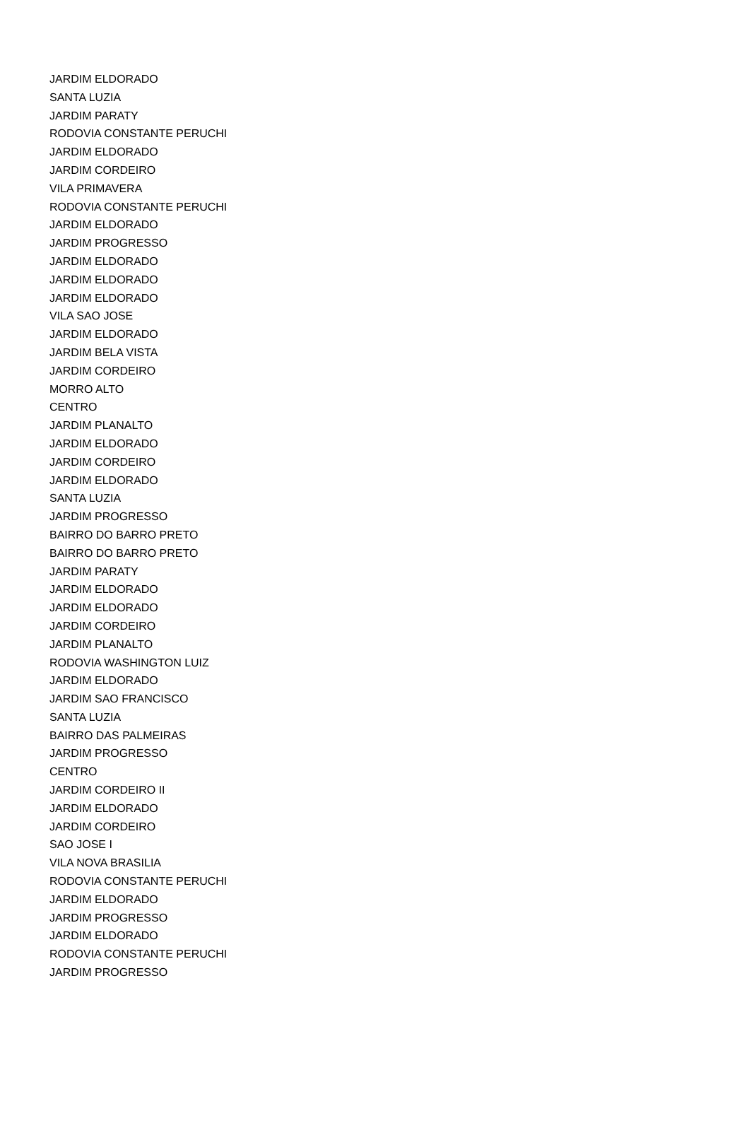| JARDIM ELDORADO |
| SANTA LUZIA |
| JARDIM PARATY |
| RODOVIA CONSTANTE PERUCHI |
| JARDIM ELDORADO |
| JARDIM CORDEIRO |
| VILA PRIMAVERA |
| RODOVIA CONSTANTE PERUCHI |
| JARDIM ELDORADO |
| JARDIM PROGRESSO |
| JARDIM ELDORADO |
| JARDIM ELDORADO |
| JARDIM ELDORADO |
| VILA SAO JOSE |
| JARDIM ELDORADO |
| JARDIM BELA VISTA |
| JARDIM CORDEIRO |
| MORRO ALTO |
| CENTRO |
| JARDIM PLANALTO |
| JARDIM ELDORADO |
| JARDIM CORDEIRO |
| JARDIM ELDORADO |
| SANTA LUZIA |
| JARDIM PROGRESSO |
| BAIRRO DO BARRO PRETO |
| BAIRRO DO BARRO PRETO |
| JARDIM PARATY |
| JARDIM ELDORADO |
| JARDIM ELDORADO |
| JARDIM CORDEIRO |
| JARDIM PLANALTO |
| RODOVIA WASHINGTON LUIZ |
| JARDIM ELDORADO |
| JARDIM SAO FRANCISCO |
| SANTA LUZIA |
| BAIRRO DAS PALMEIRAS |
| JARDIM PROGRESSO |
| CENTRO |
| JARDIM CORDEIRO II |
| JARDIM ELDORADO |
| JARDIM CORDEIRO |
| SAO JOSE I |
| VILA NOVA BRASILIA |
| RODOVIA CONSTANTE PERUCHI |
| JARDIM ELDORADO |
| JARDIM PROGRESSO |
| JARDIM ELDORADO |
| RODOVIA CONSTANTE PERUCHI |
| JARDIM PROGRESSO |